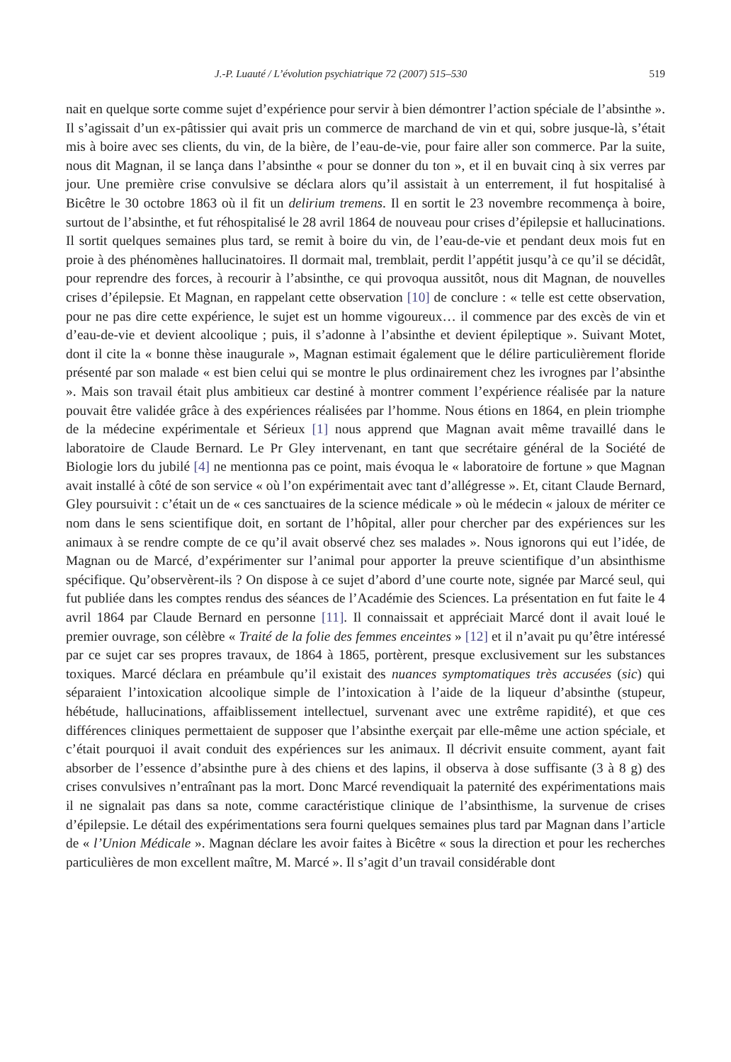J.-P. Luauté / L’évolution psychiatrique 72 (2007) 515–530 519
nait en quelque sorte comme sujet d’expérience pour servir à bien démontrer l’action spéciale de l’absinthe ». Il s’agissait d’un ex-pâtissier qui avait pris un commerce de marchand de vin et qui, sobre jusque-là, s’était mis à boire avec ses clients, du vin, de la bière, de l’eau-de-vie, pour faire aller son commerce. Par la suite, nous dit Magnan, il se lança dans l’absinthe « pour se donner du ton », et il en buvait cinq à six verres par jour. Une première crise convulsive se déclara alors qu’il assistait à un enterrement, il fut hospitalisé à Bicêtre le 30 octobre 1863 où il fit un delirium tremens. Il en sortit le 23 novembre recommença à boire, surtout de l’absinthe, et fut réhospitalisé le 28 avril 1864 de nouveau pour crises d’épilepsie et hallucinations. Il sortit quelques semaines plus tard, se remit à boire du vin, de l’eau-de-vie et pendant deux mois fut en proie à des phénomènes hallucinatoires. Il dormait mal, tremblait, perdit l’appétit jusqu’à ce qu’il se décidât, pour reprendre des forces, à recourir à l’absinthe, ce qui provoqua aussitôt, nous dit Magnan, de nouvelles crises d’épilepsie. Et Magnan, en rappelant cette observation [10] de conclure : « telle est cette observation, pour ne pas dire cette expérience, le sujet est un homme vigoureux… il commence par des excès de vin et d’eau-de-vie et devient alcoolique ; puis, il s’adonne à l’absinthe et devient épileptique ». Suivant Motet, dont il cite la « bonne thèse inaugurale », Magnan estimait également que le délire particulièrement floride présenté par son malade « est bien celui qui se montre le plus ordinairement chez les ivrognes par l’absinthe ». Mais son travail était plus ambitieux car destiné à montrer comment l’expérience réalisée par la nature pouvait être validée grâce à des expériences réalisées par l’homme. Nous étions en 1864, en plein triomphe de la médecine expérimentale et Sérieux [1] nous apprend que Magnan avait même travaillé dans le laboratoire de Claude Bernard. Le Pr Gley intervenant, en tant que secrétaire général de la Société de Biologie lors du jubilé [4] ne mentionna pas ce point, mais évoqua le « laboratoire de fortune » que Magnan avait installé à côté de son service « où l’on expérimentait avec tant d’allégresse ». Et, citant Claude Bernard, Gley poursuivit : c’était un de « ces sanctuaires de la science médicale » où le médecin « jaloux de mériter ce nom dans le sens scientifique doit, en sortant de l’hôpital, aller pour chercher par des expériences sur les animaux à se rendre compte de ce qu’il avait observé chez ses malades ». Nous ignorons qui eut l’idée, de Magnan ou de Marcé, d’expérimenter sur l’animal pour apporter la preuve scientifique d’un absinthisme spécifique. Qu’observèrent-ils ? On dispose à ce sujet d’abord d’une courte note, signée par Marcé seul, qui fut publiée dans les comptes rendus des séances de l’Académie des Sciences. La présentation en fut faite le 4 avril 1864 par Claude Bernard en personne [11]. Il connaissait et appréciait Marcé dont il avait loué le premier ouvrage, son célèbre « Traité de la folie des femmes enceintes » [12] et il n’avait pu qu’être intéressé par ce sujet car ses propres travaux, de 1864 à 1865, portèrent, presque exclusivement sur les substances toxiques. Marcé déclara en préambule qu’il existait des nuances symptomatiques très accusées (sic) qui séparaient l’intoxication alcoolique simple de l’intoxication à l’aide de la liqueur d’absinthe (stupeur, hébétude, hallucinations, affaiblissement intellectuel, survenant avec une extrême rapidité), et que ces différences cliniques permettaient de supposer que l’absinthe exerçait par elle-même une action spéciale, et c’était pourquoi il avait conduit des expériences sur les animaux. Il décrivit ensuite comment, ayant fait absorber de l’essence d’absinthe pure à des chiens et des lapins, il observa à dose suffisante (3 à 8 g) des crises convulsives n’entraînant pas la mort. Donc Marcé revendiquait la paternité des expérimentations mais il ne signalait pas dans sa note, comme caractéristique clinique de l’absinthisme, la survenue de crises d’épilepsie. Le détail des expérimentations sera fourni quelques semaines plus tard par Magnan dans l’article de « l’Union Médicale ». Magnan déclare les avoir faites à Bicêtre « sous la direction et pour les recherches particulières de mon excellent maître, M. Marcé ». Il s’agit d’un travail considérable dont